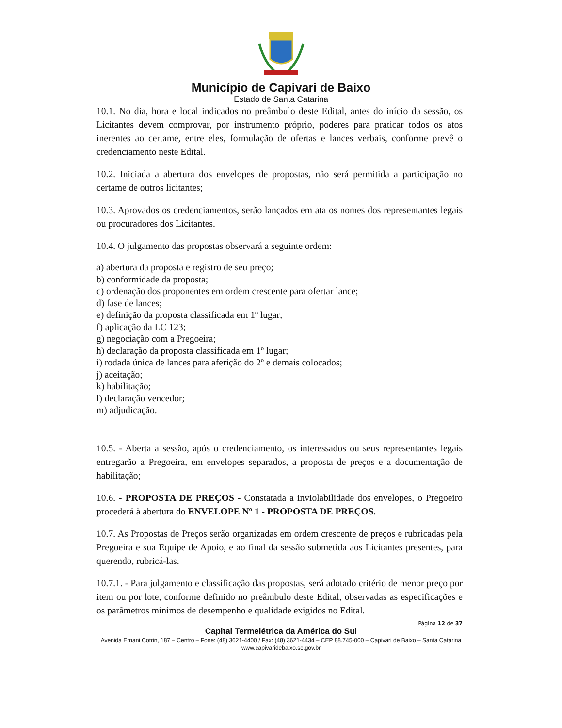Município de Capivari de Baixo
Estado de Santa Catarina
10.1. No dia, hora e local indicados no preâmbulo deste Edital, antes do início da sessão, os Licitantes devem comprovar, por instrumento próprio, poderes para praticar todos os atos inerentes ao certame, entre eles, formulação de ofertas e lances verbais, conforme prevê o credenciamento neste Edital.
10.2. Iniciada a abertura dos envelopes de propostas, não será permitida a participação no certame de outros licitantes;
10.3. Aprovados os credenciamentos, serão lançados em ata os nomes dos representantes legais ou procuradores dos Licitantes.
10.4. O julgamento das propostas observará a seguinte ordem:
a) abertura da proposta e registro de seu preço;
b) conformidade da proposta;
c) ordenação dos proponentes em ordem crescente para ofertar lance;
d) fase de lances;
e) definição da proposta classificada em 1º lugar;
f) aplicação da LC 123;
g) negociação com a Pregoeira;
h) declaração da proposta classificada em 1º lugar;
i) rodada única de lances para aferição do 2º e demais colocados;
j) aceitação;
k) habilitação;
l) declaração vencedor;
m) adjudicação.
10.5. - Aberta a sessão, após o credenciamento, os interessados ou seus representantes legais entregarão a Pregoeira, em envelopes separados, a proposta de preços e a documentação de habilitação;
10.6. - PROPOSTA DE PREÇOS - Constatada a inviolabilidade dos envelopes, o Pregoeiro procederá à abertura do ENVELOPE Nº 1 - PROPOSTA DE PREÇOS.
10.7. As Propostas de Preços serão organizadas em ordem crescente de preços e rubricadas pela Pregoeira e sua Equipe de Apoio, e ao final da sessão submetida aos Licitantes presentes, para querendo, rubricá-las.
10.7.1. - Para julgamento e classificação das propostas, será adotado critério de menor preço por item ou por lote, conforme definido no preâmbulo deste Edital, observadas as especificações e os parâmetros mínimos de desempenho e qualidade exigidos no Edital.
Página 12 de 37
Capital Termelétrica da América do Sul
Avenida Ernani Cotrin, 187 – Centro – Fone: (48) 3621-4400 / Fax: (48) 3621-4434 – CEP 88.745-000 – Capivari de Baixo – Santa Catarina
www.capivaridebaixo.sc.gov.br